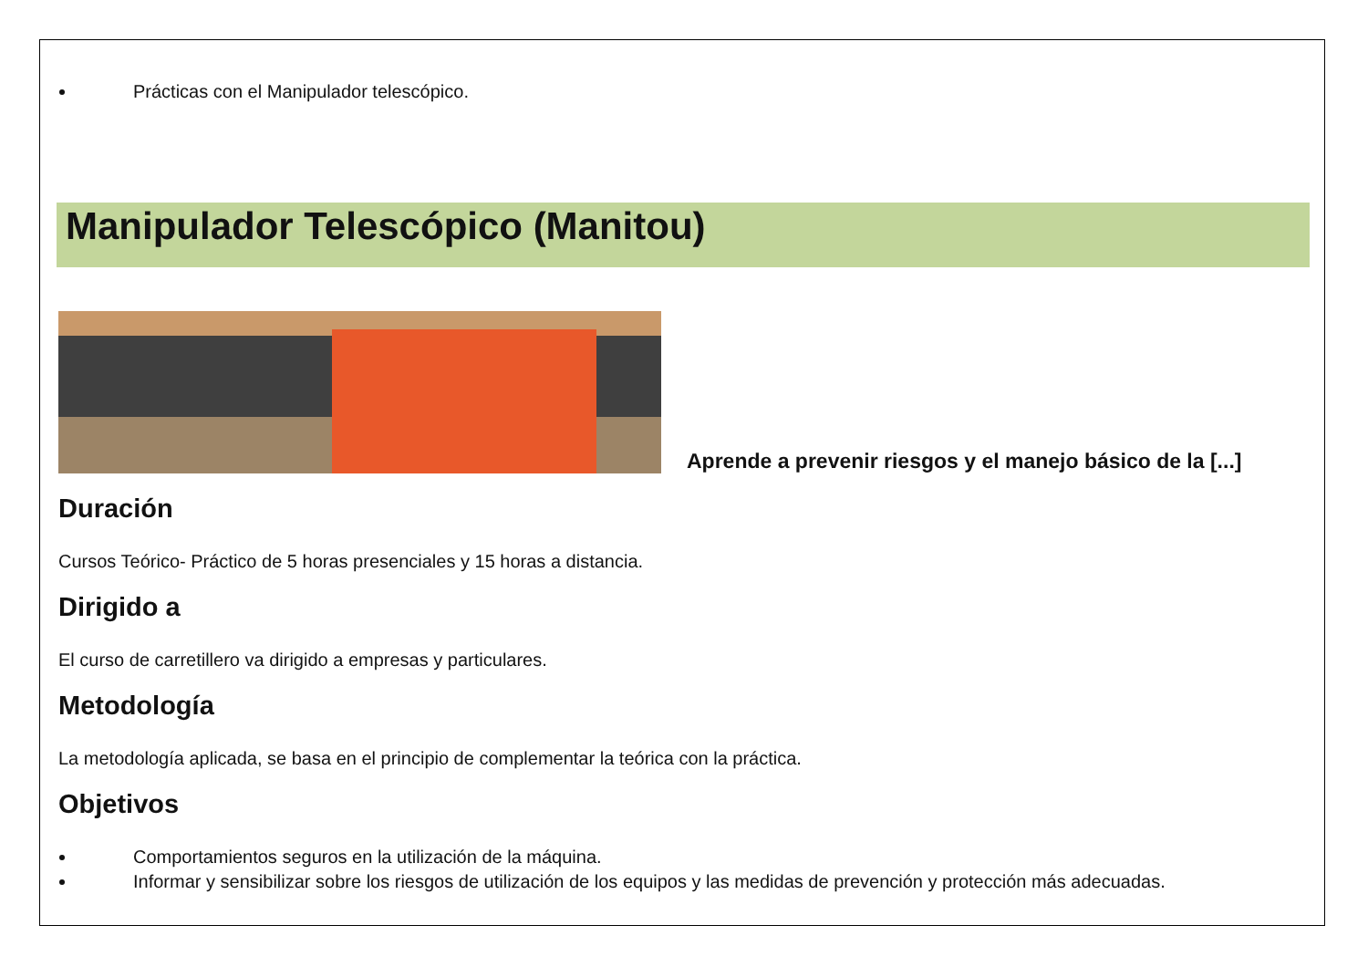Prácticas con el Manipulador telescópico.
Manipulador Telescópico (Manitou)
Aprende a prevenir riesgos y el manejo básico de la [...]
Duración
Cursos Teórico- Práctico de 5 horas presenciales y 15 horas a distancia.
Dirigido a
El curso de carretillero va dirigido a empresas y particulares.
Metodología
La metodología aplicada, se basa en el principio de complementar la teórica con la práctica.
Objetivos
Comportamientos seguros en la utilización de la máquina.
Informar y sensibilizar sobre los riesgos de utilización de los equipos y las medidas de prevención y protección más adecuadas.